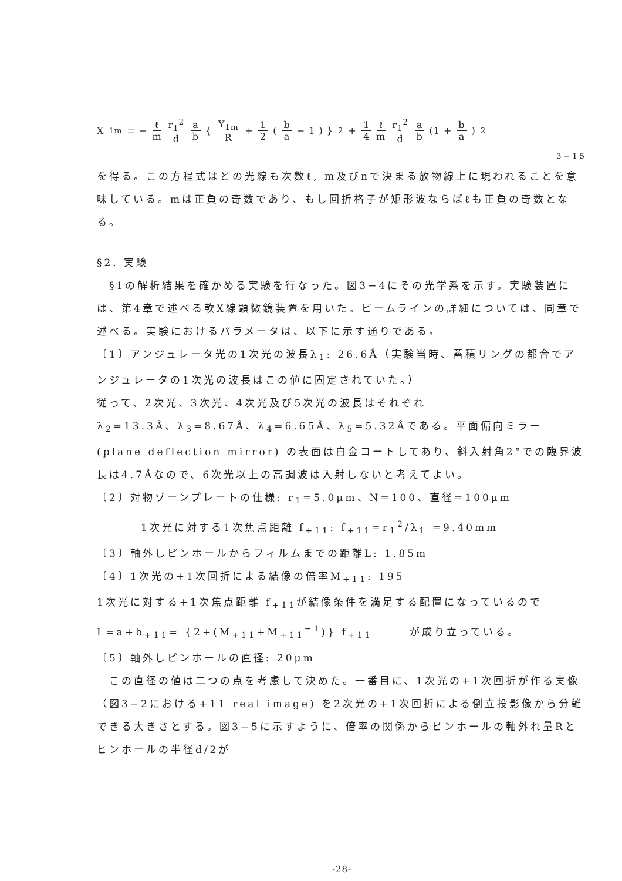X<sub>1m</sub> = − ℓ m r<sub>1</sub><sup>2</sup> d a b { Y<sub>1m</sub> R + 1 2 ( b a − 1 ) }<sup>2</sup> + 1 4 ℓ m r<sub>1</sub><sup>2</sup> d a b (1 + b a)<sup>2</sup>
3−15
を得る。この方程式はどの光線も次数ℓ, m及びnで決まる放物線上に現われることを意味している。mは正負の奇数であり、もし回折格子が矩形波ならばℓも正負の奇数となる。
§2. 実験
　§1の解析結果を確かめる実験を行なった。図3−4にその光学系を示す。実験装置には、第4章で述べる軟X線顕微鏡装置を用いた。ビームラインの詳細については、同章で述べる。実験におけるパラメータは、以下に示す通りである。
〔1〕アンジュレータ光の1次光の波長λ<sub>1</sub>: 26.6Å（実験当時、蓄積リングの都合でアンジュレータの1次光の波長はこの値に固定されていた。）
従って、2次光、3次光、4次光及び5次光の波長はそれぞれ
λ<sub>2</sub>=13.3Å、λ<sub>3</sub>=8.67Å、λ<sub>4</sub>=6.65Å、λ<sub>5</sub>=5.32Åである。平面偏向ミラー (plane deflection mirror) の表面は白金コートしてあり、斜入射角2°での臨界波長は4.7Åなので、6次光以上の高調波は入射しないと考えてよい。
〔2〕対物ゾーンプレートの仕様: r<sub>1</sub>=5.0μm、N=100、直径=100μm
1次光に対する1次焦点距離 f<sub>+11</sub>: f<sub>+11</sub>=r<sub>1</sub><sup>2</sup>/λ<sub>1</sub> =9.40mm
〔3〕軸外しピンホールからフィルムまでの距離L: 1.85m
〔4〕1次光の+1次回折による結像の倍率M<sub>+11</sub>: 195
1次光に対する+1次焦点距離 f<sub>+11</sub>が結像条件を満足する配置になっているので　L=a+b<sub>+11</sub>= {2+(M<sub>+11</sub>+M<sub>+11</sub><sup>−1</sup>)} f<sub>+11</sub>　　　が成り立っている。
〔5〕軸外しピンホールの直径: 20μm
　この直径の値は二つの点を考慮して決めた。一番目に、1次光の+1次回折が作る実像（図3−2における+11 real image) を2次光の+1次回折による倒立投影像から分離できる大きさとする。図3−5に示すように、倍率の関係からピンホールの軸外れ量Rとピンホールの半径d/2が
-28-